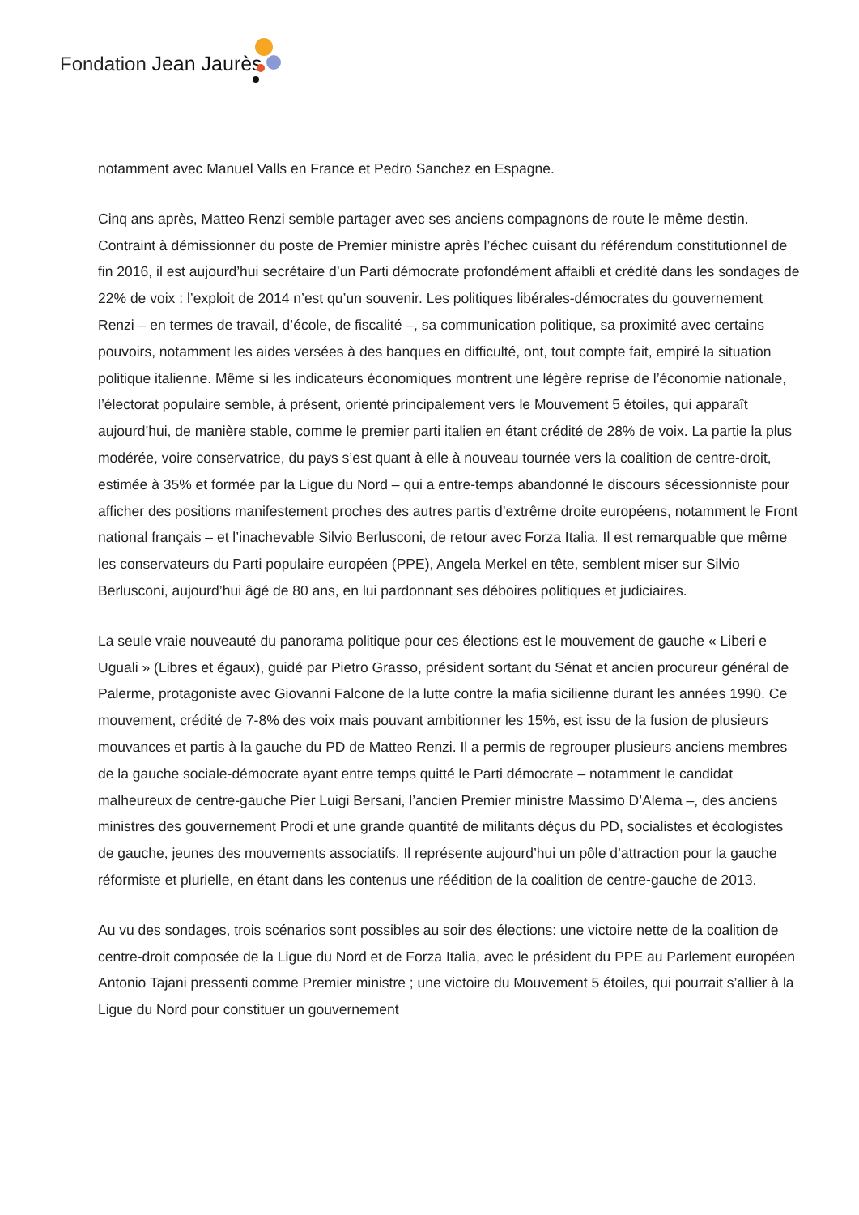Fondation Jean Jaurès
notamment avec Manuel Valls en France et Pedro Sanchez en Espagne.
Cinq ans après, Matteo Renzi semble partager avec ses anciens compagnons de route le même destin. Contraint à démissionner du poste de Premier ministre après l’échec cuisant du référendum constitutionnel de fin 2016, il est aujourd’hui secrétaire d’un Parti démocrate profondément affaibli et crédité dans les sondages de 22% de voix : l’exploit de 2014 n’est qu’un souvenir. Les politiques libérales-démocrates du gouvernement Renzi – en termes de travail, d’école, de fiscalité –, sa communication politique, sa proximité avec certains pouvoirs, notamment les aides versées à des banques en difficulté, ont, tout compte fait, empiré la situation politique italienne. Même si les indicateurs économiques montrent une légère reprise de l’économie nationale, l’électorat populaire semble, à présent, orienté principalement vers le Mouvement 5 étoiles, qui apparaît aujourd’hui, de manière stable, comme le premier parti italien en étant crédité de 28% de voix. La partie la plus modérée, voire conservatrice, du pays s’est quant à elle à nouveau tournée vers la coalition de centre-droit, estimée à 35% et formée par la Ligue du Nord – qui a entre-temps abandonné le discours sécessionniste pour afficher des positions manifestement proches des autres partis d’extrême droite européens, notamment le Front national français – et l’inachevable Silvio Berlusconi, de retour avec Forza Italia. Il est remarquable que même les conservateurs du Parti populaire européen (PPE), Angela Merkel en tête, semblent miser sur Silvio Berlusconi, aujourd’hui âgé de 80 ans, en lui pardonnant ses déboires politiques et judiciaires.
La seule vraie nouveauté du panorama politique pour ces élections est le mouvement de gauche « Liberi e Uguali » (Libres et égaux), guidé par Pietro Grasso, président sortant du Sénat et ancien procureur général de Palerme, protagoniste avec Giovanni Falcone de la lutte contre la mafia sicilienne durant les années 1990. Ce mouvement, crédité de 7-8% des voix mais pouvant ambitionner les 15%, est issu de la fusion de plusieurs mouvances et partis à la gauche du PD de Matteo Renzi. Il a permis de regrouper plusieurs anciens membres de la gauche sociale-démocrate ayant entre temps quitté le Parti démocrate – notamment le candidat malheureux de centre-gauche Pier Luigi Bersani, l’ancien Premier ministre Massimo D’Alema –, des anciens ministres des gouvernement Prodi et une grande quantité de militants déçus du PD, socialistes et écologistes de gauche, jeunes des mouvements associatifs. Il représente aujourd’hui un pôle d’attraction pour la gauche réformiste et plurielle, en étant dans les contenus une réédition de la coalition de centre-gauche de 2013.
Au vu des sondages, trois scénarios sont possibles au soir des élections: une victoire nette de la coalition de centre-droit composée de la Ligue du Nord et de Forza Italia, avec le président du PPE au Parlement européen Antonio Tajani pressenti comme Premier ministre ; une victoire du Mouvement 5 étoiles, qui pourrait s’allier à la Ligue du Nord pour constituer un gouvernement